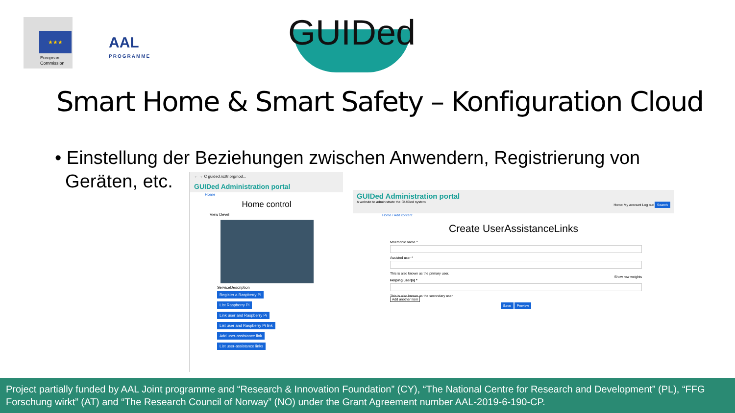★★★
European
Commission
AAL
PROGRAMME
GUIDed
Smart Home & Smart Safety – Konfiguration Cloud
• Einstellung der Beziehungen zwischen Anwendern, Registrierung von
Geräten, etc.
← → C guided.roztr.org/nod...
GUIDed Administration portal
Home
Home control
View Devel
ServiceDescription
Register a Raspberry Pi
List Raspberry Pi
Link user and Raspberry Pi
List user and Raspberry Pi link
Add user-assistance link
List user-assistance links
GUIDed Administration portal
A website to administrate the GUIDed system Home My account Log out Search
Home / Add content
Create UserAssistanceLinks
Mnemonic name *
Assisted user *
This is also known as the primary user.
Show row weights
Helping user(s) *
This is also known as the secondary user.
Add another item
Save Preview
Project partially funded by AAL Joint programme and “Research & Innovation Foundation” (CY), “The National Centre for Research and Development” (PL), “FFG Forschung wirkt” (AT) and “The Research Council of Norway” (NO) under the Grant Agreement number AAL-2019-6-190-CP.